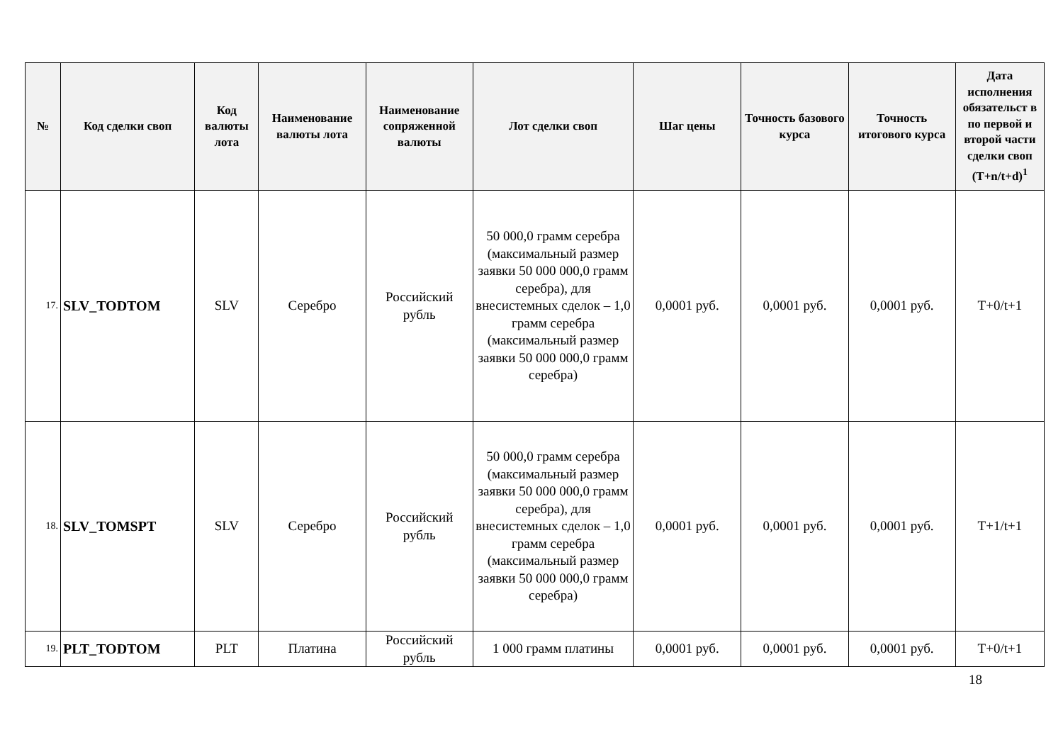| № | Код сделки своп | Код валюты лота | Наименование валюты лота | Наименование сопряженной валюты | Лот сделки своп | Шаг цены | Точность базового курса | Точность итогового курса | Дата исполнения обязательст в по первой и второй части сделки своп (T+n/t+d)<sup>1</sup> |
| --- | --- | --- | --- | --- | --- | --- | --- | --- | --- |
| 17. | SLV_TODTOM | SLV | Серебро | Российский рубль | 50 000,0 грамм серебра (максимальный размер заявки 50 000 000,0 грамм серебра), для внесистемных сделок – 1,0 грамм серебра (максимальный размер заявки 50 000 000,0 грамм серебра) | 0,0001 руб. | 0,0001 руб. | 0,0001 руб. | T+0/t+1 |
| 18. | SLV_TOMSPT | SLV | Серебро | Российский рубль | 50 000,0 грамм серебра (максимальный размер заявки 50 000 000,0 грамм серебра), для внесистемных сделок – 1,0 грамм серебра (максимальный размер заявки 50 000 000,0 грамм серебра) | 0,0001 руб. | 0,0001 руб. | 0,0001 руб. | T+1/t+1 |
| 19. | PLT_TODTOM | PLT | Платина | Российский рубль | 1 000 грамм платины | 0,0001 руб. | 0,0001 руб. | 0,0001 руб. | T+0/t+1 |
18